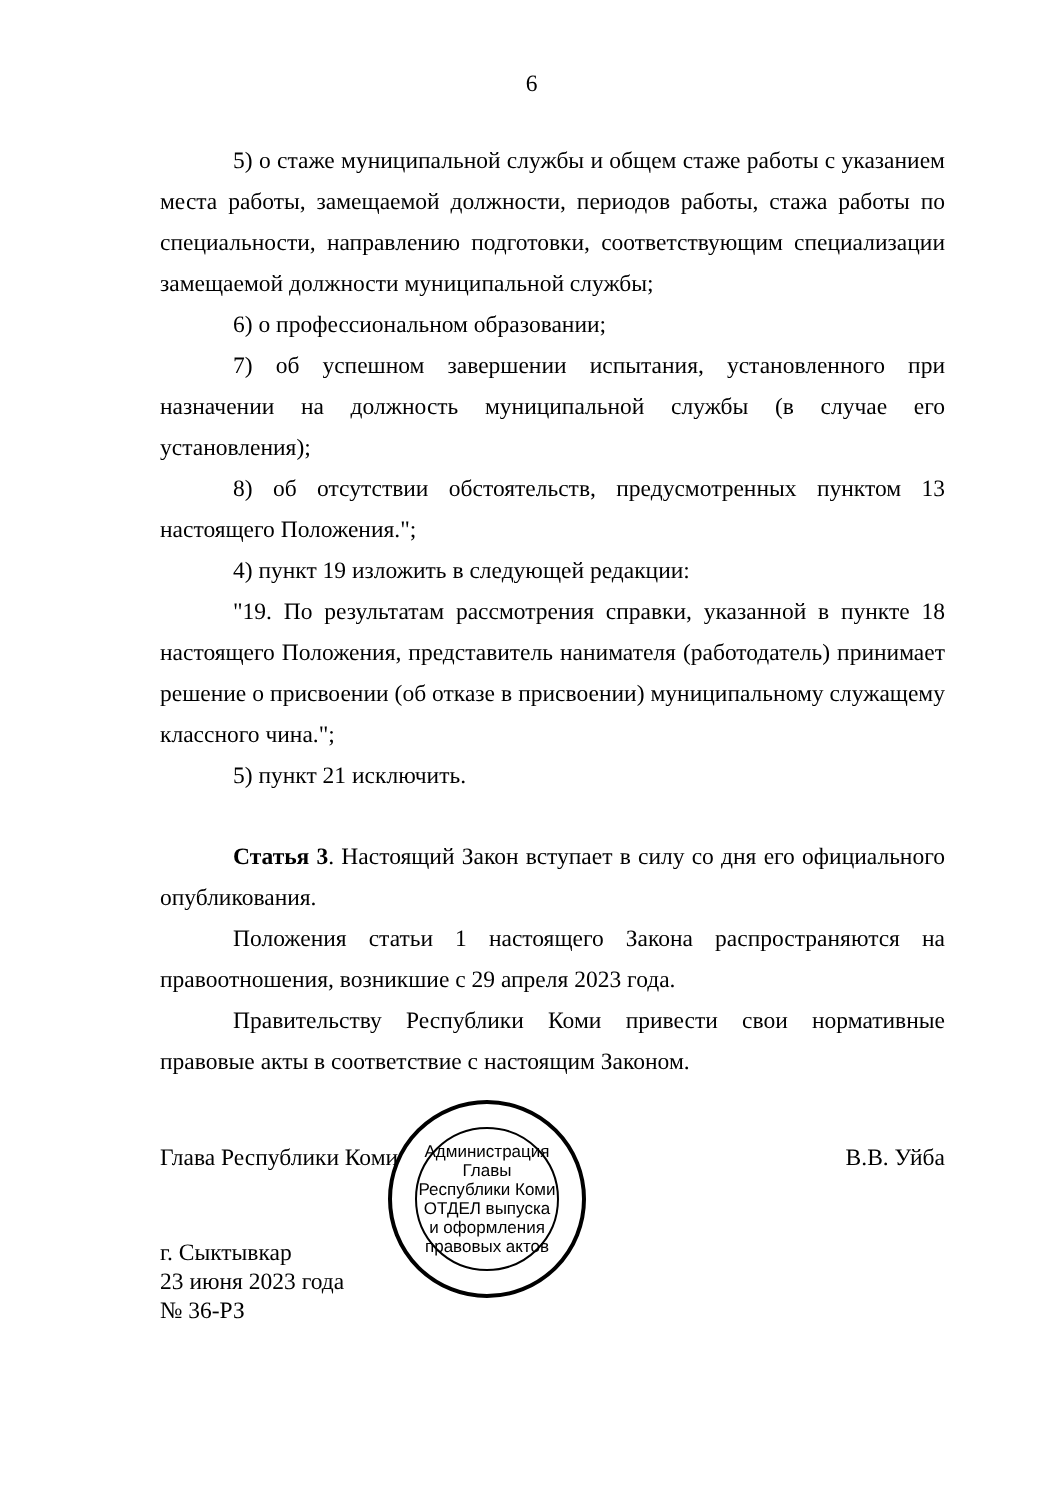6
5) о стаже муниципальной службы и общем стаже работы с указанием места работы, замещаемой должности, периодов работы, стажа работы по специальности, направлению подготовки, соответствующим специализации замещаемой должности муниципальной службы;
6) о профессиональном образовании;
7) об успешном завершении испытания, установленного при назначении на должность муниципальной службы (в случае его установления);
8) об отсутствии обстоятельств, предусмотренных пунктом 13 настоящего Положения.";
4) пункт 19 изложить в следующей редакции:
"19. По результатам рассмотрения справки, указанной в пункте 18 настоящего Положения, представитель нанимателя (работодатель) принимает решение о присвоении (об отказе в присвоении) муниципальному служащему классного чина.";
5) пункт 21 исключить.
Статья 3. Настоящий Закон вступает в силу со дня его официального опубликования.
Положения статьи 1 настоящего Закона распространяются на правоотношения, возникшие с 29 апреля 2023 года.
Правительству Республики Коми привести свои нормативные правовые акты в соответствие с настоящим Законом.
Глава Республики Коми В.В. Уйба
г. Сыктывкар
23 июня 2023 года
№ 36-РЗ
Администрация Главы Республики Коми
ОТДЕЛ выпуска и оформления правовых актов